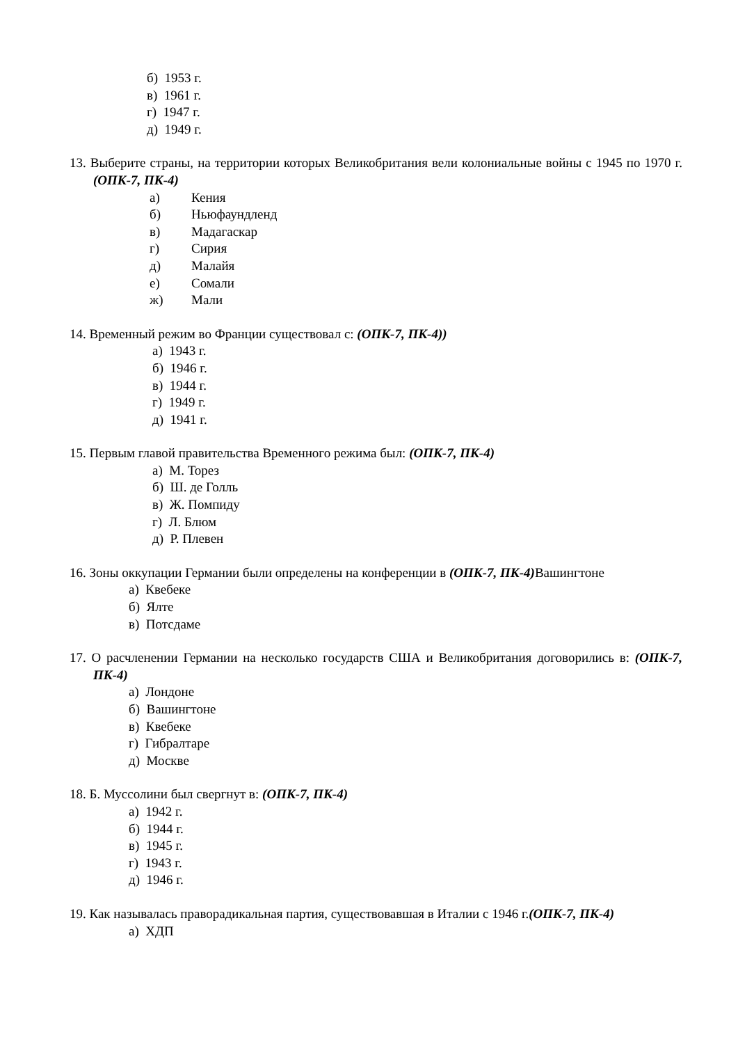б) 1953 г.
в) 1961 г.
г) 1947 г.
д) 1949 г.
13. Выберите страны, на территории которых Великобритания вели колониальные войны с 1945 по 1970 г. (ОПК-7, ПК-4)
а) Кения
б) Ньюфаундленд
в) Мадагаскар
г) Сирия
д) Малайя
е) Сомали
ж) Мали
14. Временный режим во Франции существовал с: (ОПК-7, ПК-4))
а) 1943 г.
б) 1946 г.
в) 1944 г.
г) 1949 г.
д) 1941 г.
15. Первым главой правительства Временного режима был: (ОПК-7, ПК-4)
а) М. Торез
б) Ш. де Голль
в) Ж. Помпиду
г) Л. Блюм
д) Р. Плевен
16. Зоны оккупации Германии были определены на конференции в (ОПК-7, ПК-4) Вашингтоне
а) Квебеке
б) Ялте
в) Потсдаме
17. О расчленении Германии на несколько государств США и Великобритания договорились в: (ОПК-7, ПК-4)
а) Лондоне
б) Вашингтоне
в) Квебеке
г) Гибралтаре
д) Москве
18. Б. Муссолини был свергнут в: (ОПК-7, ПК-4)
а) 1942 г.
б) 1944 г.
в) 1945 г.
г) 1943 г.
д) 1946 г.
19. Как называлась праворадикальная партия, существовавшая в Италии с 1946 г.(ОПК-7, ПК-4)
а) ХДП